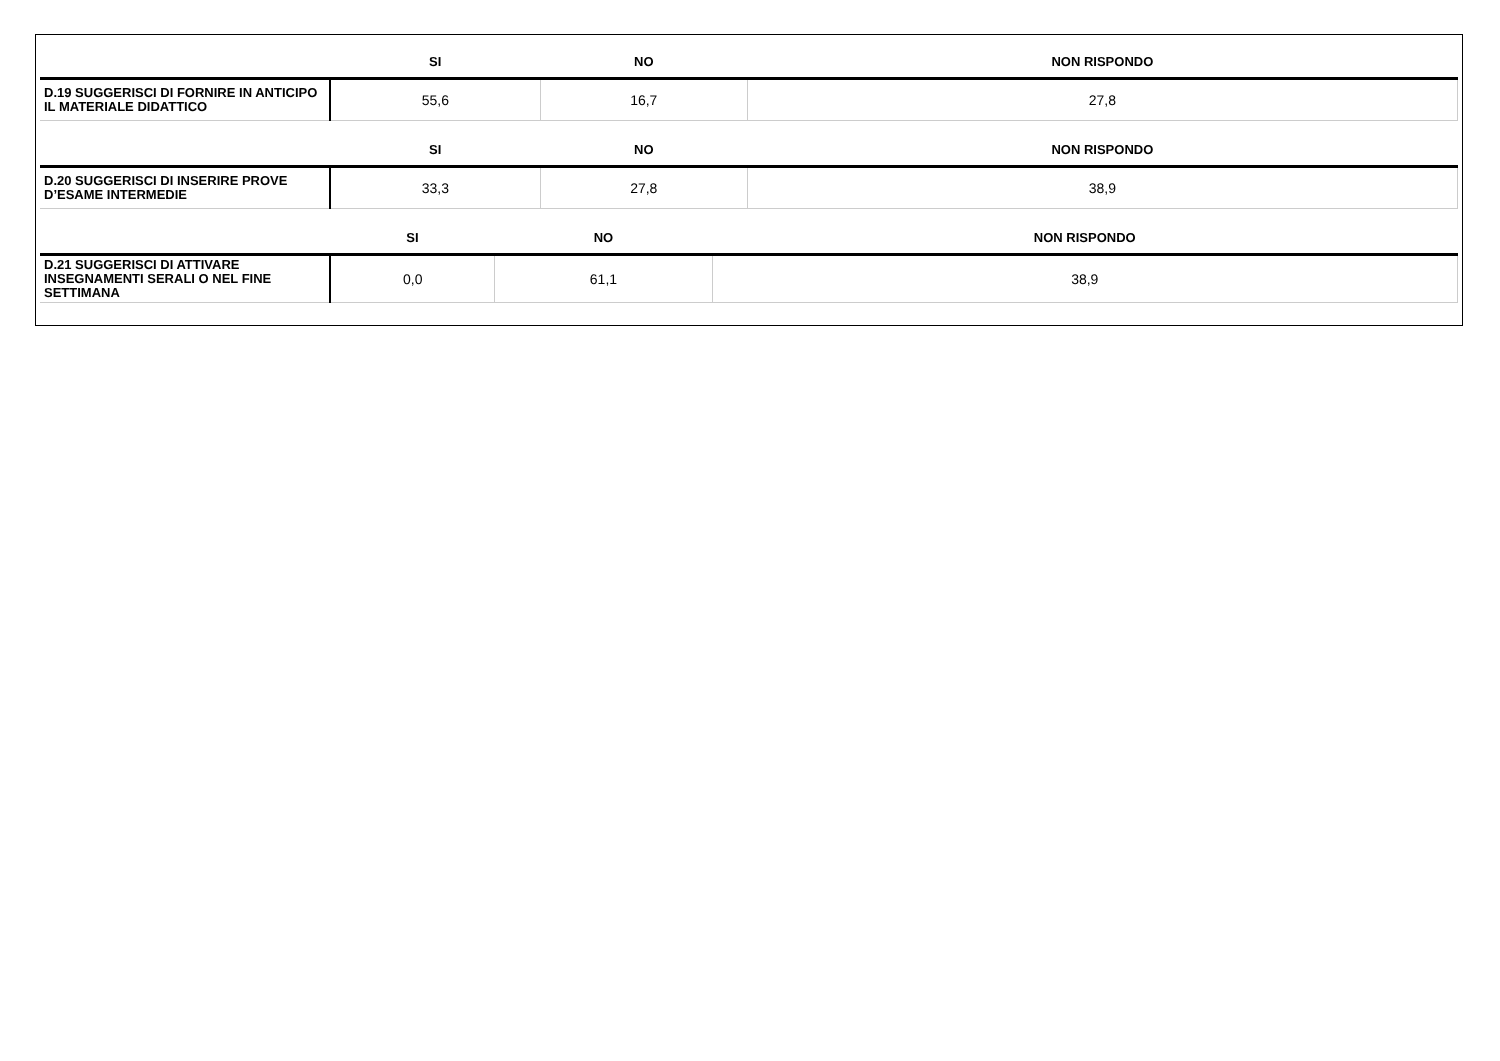| | SI | NO | NON RISPONDO |
| --- | --- | --- | --- |
| D.19 SUGGERISCI DI FORNIRE IN ANTICIPO IL MATERIALE DIDATTICO | 55,6 | 16,7 | 27,8 |
| | SI | NO | NON RISPONDO |
| --- | --- | --- | --- |
| D.20 SUGGERISCI DI INSERIRE PROVE D’ESAME INTERMEDIE | 33,3 | 27,8 | 38,9 |
| | SI | NO | NON RISPONDO |
| --- | --- | --- | --- |
| D.21 SUGGERISCI DI ATTIVARE INSEGNAMENTI SERALI O NEL FINE SETTIMANA | 0,0 | 61,1 | 38,9 |